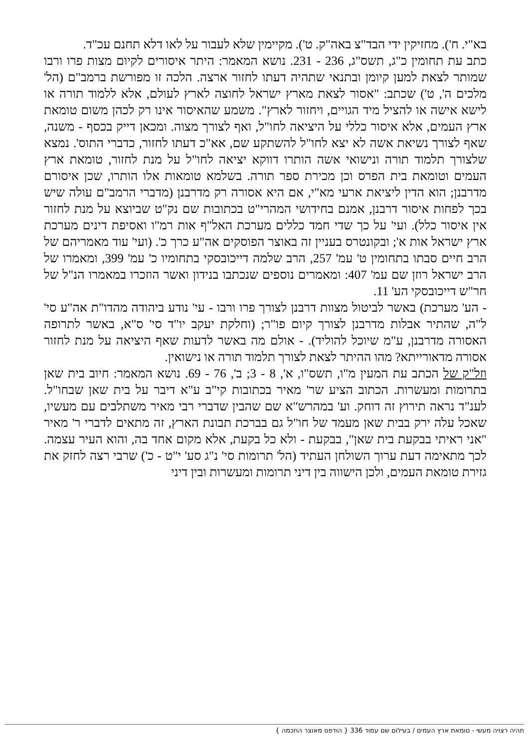בא"י. ח'). מחזיקין ידי הבד"צ באה"ק. ט'). מקיימין שלא לעבור על לאו דלא תחנם עכ"ד.
כתב עת תחומין כ"ג, תשס"ג, 236 - 231. נושא המאמר: היתר איסורים לקיום מצות פרו ורבו שמותר לצאת למען קיומן ובתנאי שתהיה דעתו לחזור ארצה. הלכה זו מפורשת ברמב"ם (הל' מלכים ה', ט') שכתב: "אסור לצאת מארץ ישראל לחוצה לארץ לעולם, אלא ללמוד תורה או לישא אישה או להציל מיד הגויים, ויחזור לארץ". משמע שהאיסור אינו רק לכהן משום טומאת ארץ העמים, אלא איסור כללי על היציאה לחו"ל, ואף לצורך מצוה. ומכאן דייק בכסף - משנה, שאף לצורך נשיאת אשה לא יצא לחו"ל להשתקע שם, אא"כ דעתו לחזור, כדברי התוס'. נמצא שלצורך תלמוד תורה ונישואי אשה הותרו דווקא יציאה לחו"ל על מנת לחזור, טומאת ארץ העמים וטומאת בית הפרס וכן מכירת ספר תורה. בשלמא טומאות אלו הותרו, שכן איסורם מדרבנן; הוא הדין ליציאת ארעי מא"י, אם היא אסורה רק מדרבנן (מדברי הרמב"ם עולה שיש בכך לפחות איסור דרבנן, אמנם בחידושי המהרי"ט בכתובות שם נק"ט שביוצא על מנת לחזור אין איסור כלל). ועי' על כך שדי חמד כללים מערכת האל"ף אות רמ"ו ואסיפת דינים מערכת ארץ ישראל אות א'; ובקונטרס בעניין זה באוצר הפוסקים אה"ע כרך כ'. (ועי' עוד מאמריהם של הרב חיים סבתו בתחומין ט' עמ' 257, הרב שלמה דייכובסקי בתחומיו כ' עמ' 399, ומאמרו של הרב ישראל רוזן שם עמ' 407: ומאמרים נוספים שנכתבו בנידון ואשר הוזכרו במאמרו הנ"ל של חר"ש דייכובסקי הע' 11.
- הע' מערכת) באשר לביטול מצוות דרבנן לצורך פרו ורבו - עי' נודע ביהודה מהדו"ת אה"ע סי' ל"ה, שהתיר אבלות מדרבנן לצורך קיום פו"ר; (וחלקת יעקב יו"ד סי' ס"א, באשר לתרופה האסורה מדרבנן, ע"מ שיוכל להוליד). - אולם מה באשר לדעות שאף היציאה על מנת לחזור אסורה מדאורייתא? מהו ההיתר לצאת לצורך תלמוד תורה או נישואין.
וזל"ק של הכתב עת המעין מ"ו, תשס"ו, א', 8 - 3; ב', 76 - 69. נושא המאמר: חיוב בית שאן בתרומות ומעשרות. הכתוב הציע שר' מאיר בכתובות קי"ב ע"א דיבר על בית שאן שבחו"ל. לענ"ד נראה תירוץ זה דוחק. וע' במהרש"א שם שהבין שדברי רבי מאיר משתלבים עם מעשיו, שאכל עלה ירק בבית שאן מעמד של חו"ל גם בברכת תבונת הארץ, זה מתאים לדברי ר' מאיר "אני ראיתי בבקעת בית שאן", בבקעת - ולא כל בקעת, אלא מקום אחד בה, והוא העיר עצמה. לכך מתאימה דעת ערוך השולחן העתיד (הל' תרומות סי' נ"ג סע' י"ט - כ') שרבי רצה לחזק את גזירת טומאת העמים, ולכן הישווה בין דיני תרומות ומעשרות ובין דיני
תהיה רצויה מעשי - טומאת ארץ העמים / בעילום שם עמוד 336 { הודפס מאוצר החכמה }